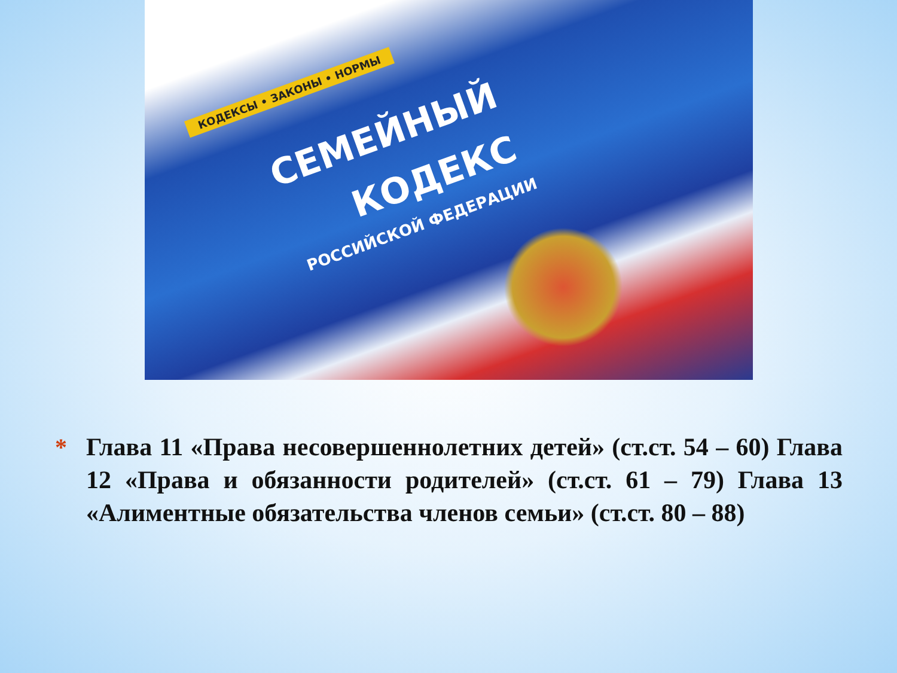КОДЕКСЫ • ЗАКОНЫ • НОРМЫ
СЕМЕЙНЫЙ
КОДЕКС
РОССИЙСКОЙ ФЕДЕРАЦИИ
* Глава 11 «Права несовершеннолетних детей» (ст.ст. 54 – 60) Глава 12 «Права и обязанности родителей» (ст.ст. 61 – 79) Глава 13 «Алиментные обязательства членов семьи» (ст.ст. 80 – 88)